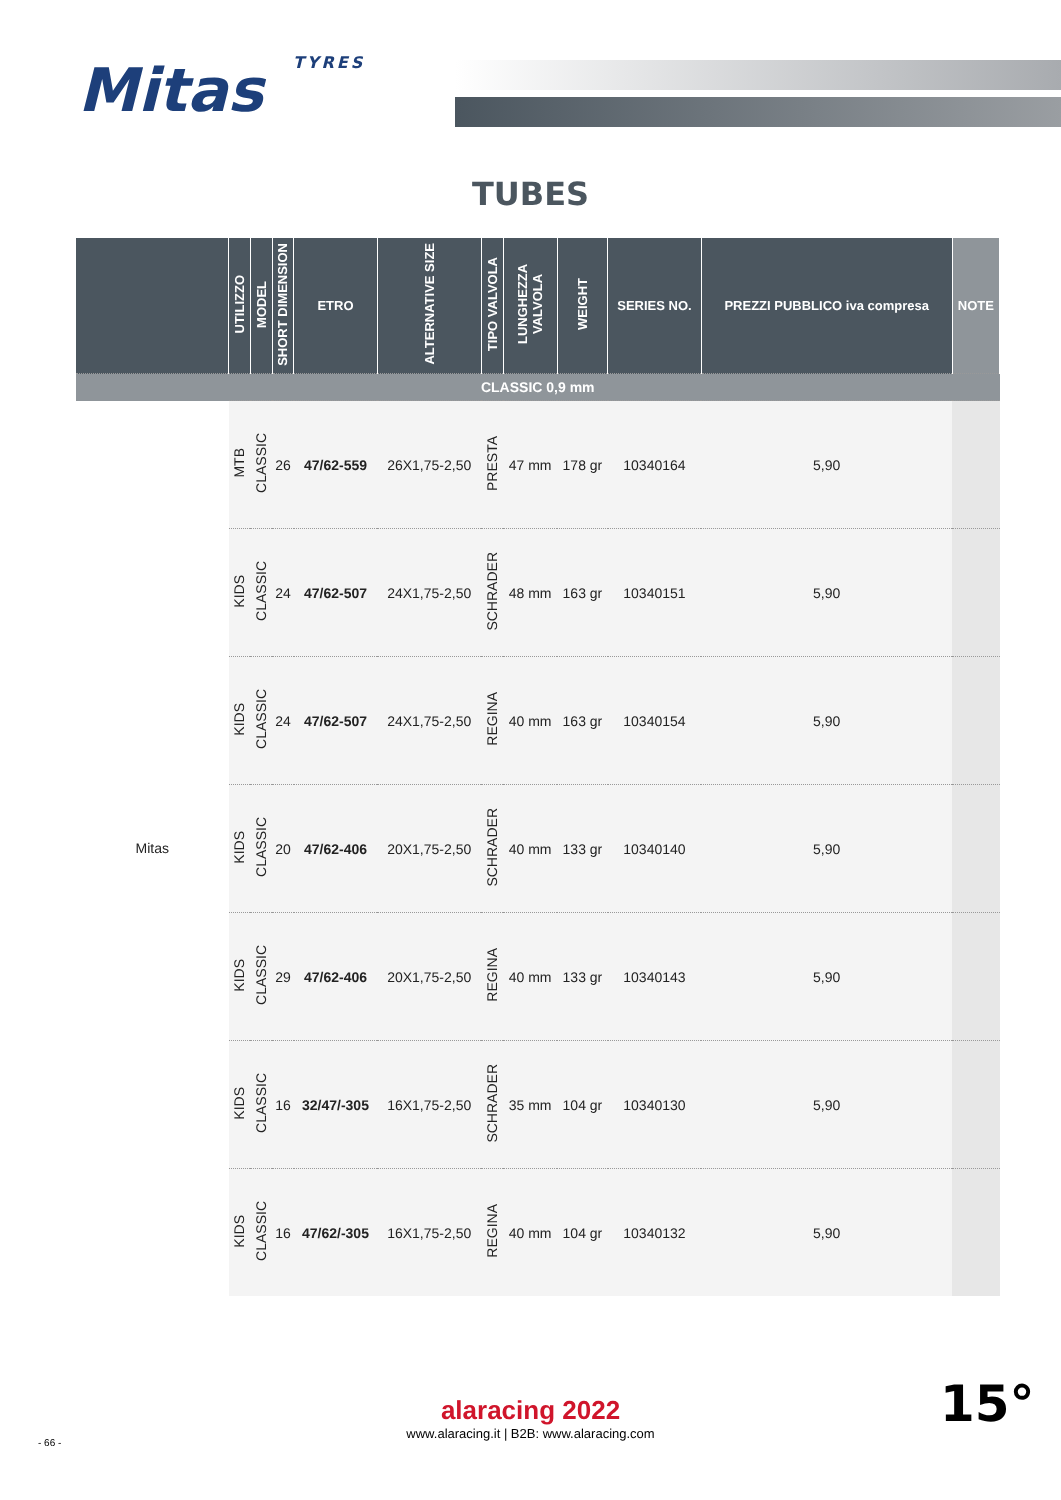Mitas TYRES
TUBES
| | UTILIZZO | MODEL | SHORT DIMENSION | ETRO | ALTERNATIVE SIZE | TIPO VALVOLA | LUNGHEZZA VALVOLA | WEIGHT | SERIES NO. | PREZZI PUBBLICO iva compresa | NOTE |
| --- | --- | --- | --- | --- | --- | --- | --- | --- | --- | --- | --- |
| CLASSIC 0,9 mm | | | | | | | | | | | |
| Mitas | MTB | CLASSIC | 26 | 47/62-559 | 26X1,75-2,50 | PRESTA | 47 mm | 178 gr | 10340164 | 5,90 | |
| | KIDS | CLASSIC | 24 | 47/62-507 | 24X1,75-2,50 | SCHRADER | 48 mm | 163 gr | 10340151 | 5,90 | |
| | KIDS | CLASSIC | 24 | 47/62-507 | 24X1,75-2,50 | REGINA | 40 mm | 163 gr | 10340154 | 5,90 | |
| | KIDS | CLASSIC | 20 | 47/62-406 | 20X1,75-2,50 | SCHRADER | 40 mm | 133 gr | 10340140 | 5,90 | |
| | KIDS | CLASSIC | 29 | 47/62-406 | 20X1,75-2,50 | REGINA | 40 mm | 133 gr | 10340143 | 5,90 | |
| | KIDS | CLASSIC | 16 | 32/47/-305 | 16X1,75-2,50 | SCHRADER | 35 mm | 104 gr | 10340130 | 5,90 | |
| | KIDS | CLASSIC | 16 | 47/62/-305 | 16X1,75-2,50 | REGINA | 40 mm | 104 gr | 10340132 | 5,90 | |
alaracing 2022
www.alaracing.it | B2B: www.alaracing.com
- 66 -
15°